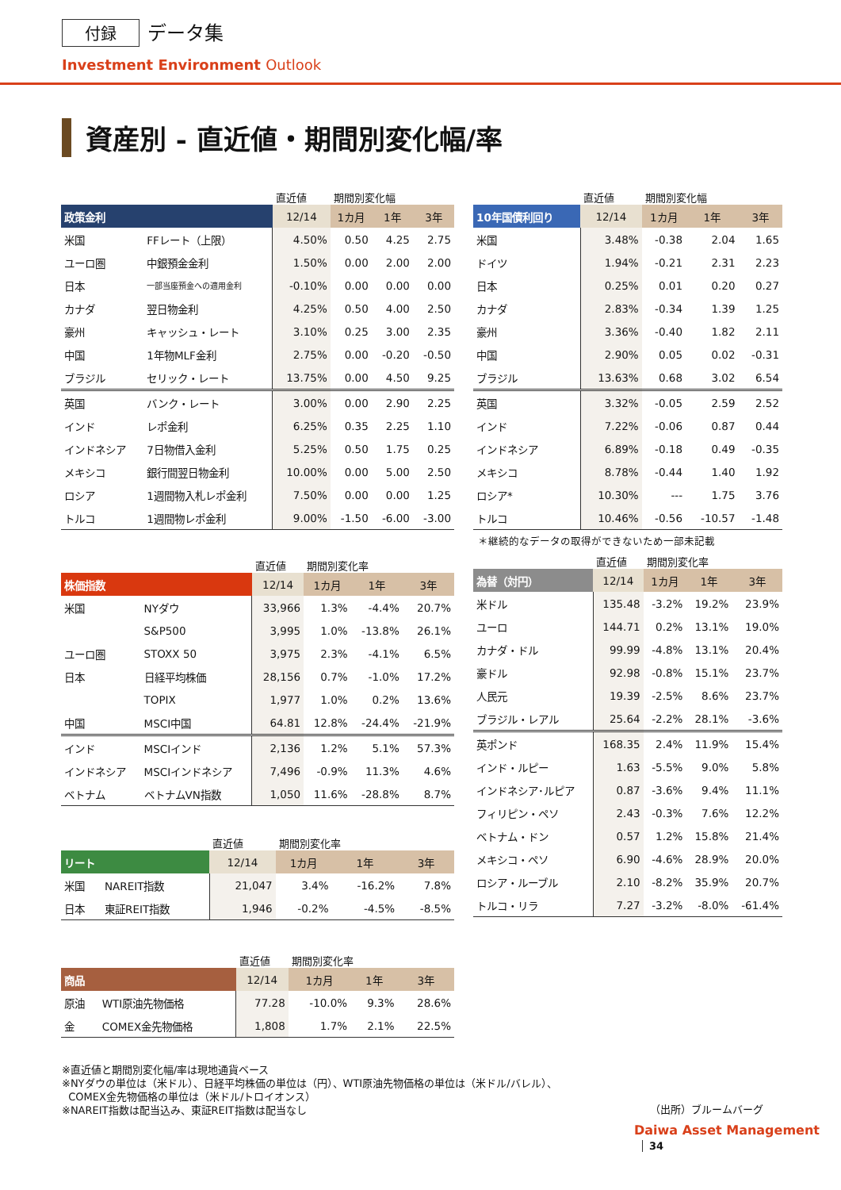付録 データ集
Investment Environment Outlook
資産別 - 直近値・期間別変化幅/率
| | | 直近値 | 期間別変化幅 | | |
| 政策金利 | | 12/14 | 1カ月 | 1年 | 3年 |
| 米国 | FFレート（上限） | 4.50% | 0.50 | 4.25 | 2.75 |
| ユーロ圏 | 中銀預金金利 | 1.50% | 0.00 | 2.00 | 2.00 |
| 日本 | 一部当座預金への適用金利 | -0.10% | 0.00 | 0.00 | 0.00 |
| カナダ | 翌日物金利 | 4.25% | 0.50 | 4.00 | 2.50 |
| 豪州 | キャッシュ・レート | 3.10% | 0.25 | 3.00 | 2.35 |
| 中国 | 1年物MLF金利 | 2.75% | 0.00 | -0.20 | -0.50 |
| ブラジル | セリック・レート | 13.75% | 0.00 | 4.50 | 9.25 |
| 英国 | バンク・レート | 3.00% | 0.00 | 2.90 | 2.25 |
| インド | レポ金利 | 6.25% | 0.35 | 2.25 | 1.10 |
| インドネシア | 7日物借入金利 | 5.25% | 0.50 | 1.75 | 0.25 |
| メキシコ | 銀行間翌日物金利 | 10.00% | 0.00 | 5.00 | 2.50 |
| ロシア | 1週間物入札レポ金利 | 7.50% | 0.00 | 0.00 | 1.25 |
| トルコ | 1週間物レポ金利 | 9.00% | -1.50 | -6.00 | -3.00 |
| | | 直近値 | 期間別変化率 | | |
| 株価指数 | | 12/14 | 1カ月 | 1年 | 3年 |
| 米国 | NYダウ | 33,966 | 1.3% | -4.4% | 20.7% |
| | S&P500 | 3,995 | 1.0% | -13.8% | 26.1% |
| ユーロ圏 | STOXX 50 | 3,975 | 2.3% | -4.1% | 6.5% |
| 日本 | 日経平均株価 | 28,156 | 0.7% | -1.0% | 17.2% |
| | TOPIX | 1,977 | 1.0% | 0.2% | 13.6% |
| 中国 | MSCI中国 | 64.81 | 12.8% | -24.4% | -21.9% |
| インド | MSCIインド | 2,136 | 1.2% | 5.1% | 57.3% |
| インドネシア | MSCIインドネシア | 7,496 | -0.9% | 11.3% | 4.6% |
| ベトナム | ベトナムVN指数 | 1,050 | 11.6% | -28.8% | 8.7% |
| | | 直近値 | 期間別変化率 | | |
| リート | | 12/14 | 1カ月 | 1年 | 3年 |
| 米国 | NAREIT指数 | 21,047 | 3.4% | -16.2% | 7.8% |
| 日本 | 東証REIT指数 | 1,946 | -0.2% | -4.5% | -8.5% |
| | | 直近値 | 期間別変化率 | | |
| 商品 | | 12/14 | 1カ月 | 1年 | 3年 |
| 原油 | WTI原油先物価格 | 77.28 | -10.0% | 9.3% | 28.6% |
| 金 | COMEX金先物価格 | 1,808 | 1.7% | 2.1% | 22.5% |
| | 直近値 | 期間別変化幅 | | |
| 10年国債利回り | 12/14 | 1カ月 | 1年 | 3年 |
| 米国 | 3.48% | -0.38 | 2.04 | 1.65 |
| ドイツ | 1.94% | -0.21 | 2.31 | 2.23 |
| 日本 | 0.25% | 0.01 | 0.20 | 0.27 |
| カナダ | 2.83% | -0.34 | 1.39 | 1.25 |
| 豪州 | 3.36% | -0.40 | 1.82 | 2.11 |
| 中国 | 2.90% | 0.05 | 0.02 | -0.31 |
| ブラジル | 13.63% | 0.68 | 3.02 | 6.54 |
| 英国 | 3.32% | -0.05 | 2.59 | 2.52 |
| インド | 7.22% | -0.06 | 0.87 | 0.44 |
| インドネシア | 6.89% | -0.18 | 0.49 | -0.35 |
| メキシコ | 8.78% | -0.44 | 1.40 | 1.92 |
| ロシア* | 10.30% | --- | 1.75 | 3.76 |
| トルコ | 10.46% | -0.56 | -10.57 | -1.48 |
＊継続的なデータの取得ができないため一部未記載
| | 直近値 | 期間別変化率 | | |
| 為替（対円） | 12/14 | 1カ月 | 1年 | 3年 |
| 米ドル | 135.48 | -3.2% | 19.2% | 23.9% |
| ユーロ | 144.71 | 0.2% | 13.1% | 19.0% |
| カナダ・ドル | 99.99 | -4.8% | 13.1% | 20.4% |
| 豪ドル | 92.98 | -0.8% | 15.1% | 23.7% |
| 人民元 | 19.39 | -2.5% | 8.6% | 23.7% |
| ブラジル・レアル | 25.64 | -2.2% | 28.1% | -3.6% |
| 英ポンド | 168.35 | 2.4% | 11.9% | 15.4% |
| インド・ルピー | 1.63 | -5.5% | 9.0% | 5.8% |
| インドネシア･ルピア | 0.87 | -3.6% | 9.4% | 11.1% |
| フィリピン・ペソ | 2.43 | -0.3% | 7.6% | 12.2% |
| ベトナム・ドン | 0.57 | 1.2% | 15.8% | 21.4% |
| メキシコ・ペソ | 6.90 | -4.6% | 28.9% | 20.0% |
| ロシア・ルーブル | 2.10 | -8.2% | 35.9% | 20.7% |
| トルコ・リラ | 7.27 | -3.2% | -8.0% | -61.4% |
※直近値と期間別変化幅/率は現地通貨ベース
※NYダウの単位は（米ドル）、日経平均株価の単位は（円）、WTI原油先物価格の単位は（米ドル/バレル）、
COMEX金先物価格の単位は（米ドル/トロイオンス）
※NAREIT指数は配当込み、東証REIT指数は配当なし
（出所）ブルームバーグ
Daiwa Asset Management 34